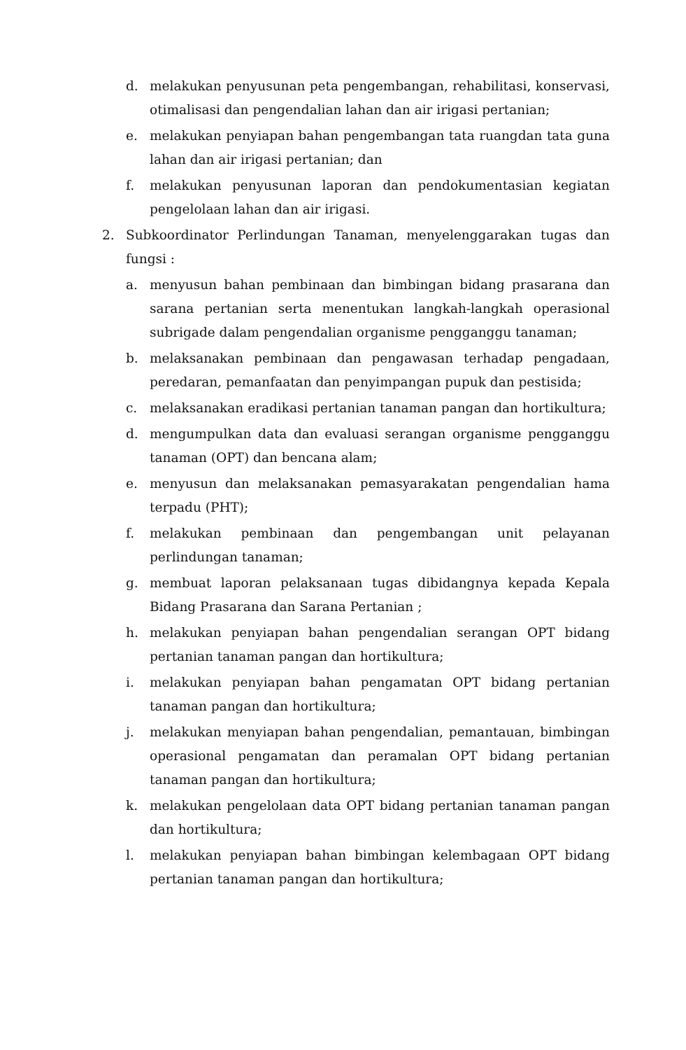d. melakukan penyusunan peta pengembangan, rehabilitasi, konservasi, otimalisasi dan pengendalian lahan dan air irigasi pertanian;
e. melakukan penyiapan bahan pengembangan tata ruangdan tata guna lahan dan air irigasi pertanian; dan
f. melakukan penyusunan laporan dan pendokumentasian kegiatan pengelolaan lahan dan air irigasi.
2. Subkoordinator Perlindungan Tanaman, menyelenggarakan tugas dan fungsi :
a. menyusun bahan pembinaan dan bimbingan bidang prasarana dan sarana pertanian serta menentukan langkah-langkah operasional subrigade dalam pengendalian organisme pengganggu tanaman;
b. melaksanakan pembinaan dan pengawasan terhadap pengadaan, peredaran, pemanfaatan dan penyimpangan pupuk dan pestisida;
c. melaksanakan eradikasi pertanian tanaman pangan dan hortikultura;
d. mengumpulkan data dan evaluasi serangan organisme pengganggu tanaman (OPT) dan bencana alam;
e. menyusun dan melaksanakan pemasyarakatan pengendalian hama terpadu (PHT);
f. melakukan pembinaan dan pengembangan unit pelayanan perlindungan tanaman;
g. membuat laporan pelaksanaan tugas dibidangnya kepada Kepala Bidang Prasarana dan Sarana Pertanian ;
h. melakukan penyiapan bahan pengendalian serangan OPT bidang pertanian tanaman pangan dan hortikultura;
i. melakukan penyiapan bahan pengamatan OPT bidang pertanian tanaman pangan dan hortikultura;
j. melakukan menyiapan bahan pengendalian, pemantauan, bimbingan operasional pengamatan dan peramalan OPT bidang pertanian tanaman pangan dan hortikultura;
k. melakukan pengelolaan data OPT bidang pertanian tanaman pangan dan hortikultura;
l. melakukan penyiapan bahan bimbingan kelembagaan OPT bidang pertanian tanaman pangan dan hortikultura;